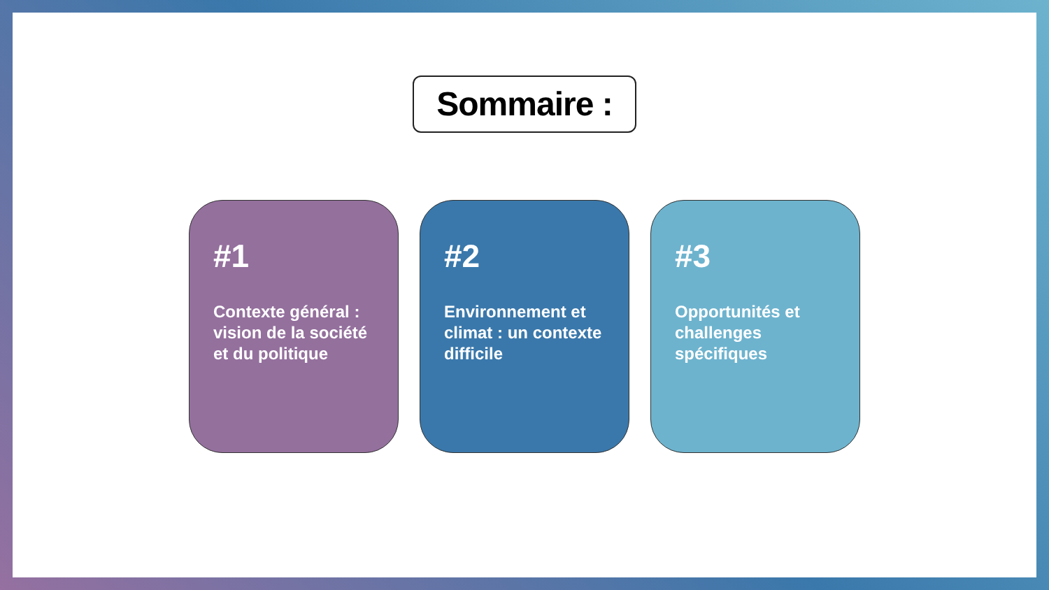Sommaire :
#1
Contexte général : vision de la société et du politique
#2
Environnement et climat : un contexte difficile
#3
Opportunités et challenges spécifiques